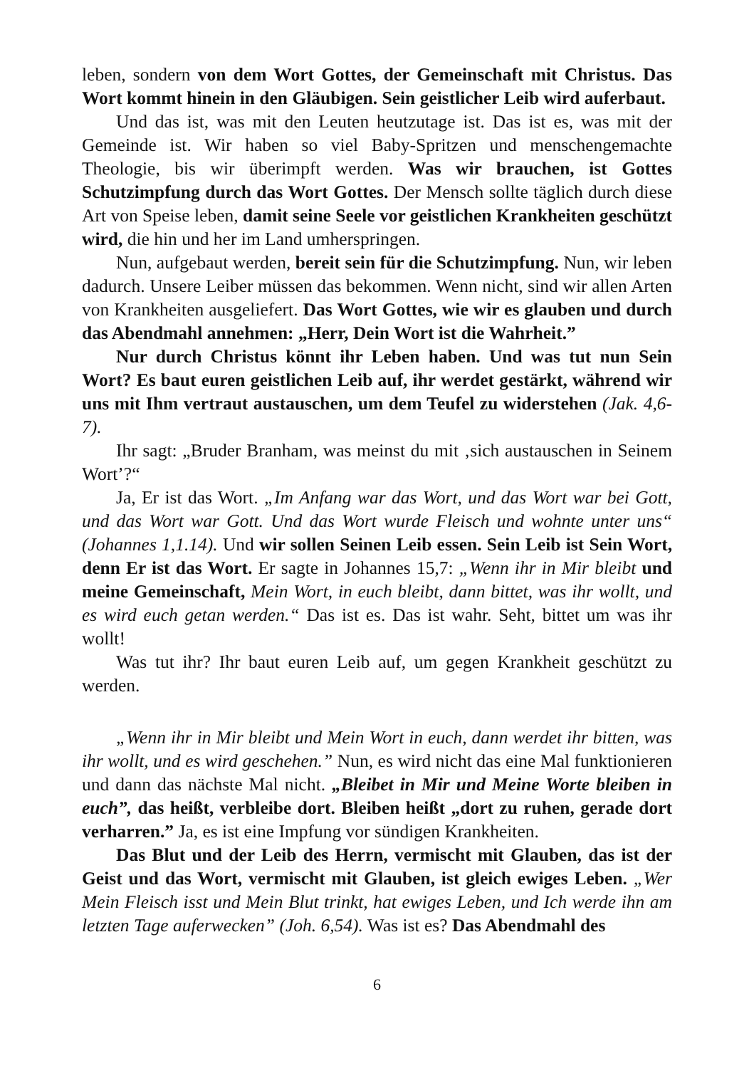leben, sondern von dem Wort Gottes, der Gemeinschaft mit Christus. Das Wort kommt hinein in den Gläubigen. Sein geistlicher Leib wird auferbaut.
Und das ist, was mit den Leuten heutzutage ist. Das ist es, was mit der Gemeinde ist. Wir haben so viel Baby-Spritzen und menschengemachte Theologie, bis wir überimpft werden. Was wir brauchen, ist Gottes Schutzimpfung durch das Wort Gottes. Der Mensch sollte täglich durch diese Art von Speise leben, damit seine Seele vor geistlichen Krankheiten geschützt wird, die hin und her im Land umherspringen.
Nun, aufgebaut werden, bereit sein für die Schutzimpfung. Nun, wir leben dadurch. Unsere Leiber müssen das bekommen. Wenn nicht, sind wir allen Arten von Krankheiten ausgeliefert. Das Wort Gottes, wie wir es glauben und durch das Abendmahl annehmen: „Herr, Dein Wort ist die Wahrheit.”
Nur durch Christus könnt ihr Leben haben. Und was tut nun Sein Wort? Es baut euren geistlichen Leib auf, ihr werdet gestärkt, während wir uns mit Ihm vertraut austauschen, um dem Teufel zu widerstehen (Jak. 4,6-7).
Ihr sagt: „Bruder Branham, was meinst du mit ‚sich austauschen in Seinem Wort’?“
Ja, Er ist das Wort. „Im Anfang war das Wort, und das Wort war bei Gott, und das Wort war Gott. Und das Wort wurde Fleisch und wohnte unter uns“ (Johannes 1,1.14). Und wir sollen Seinen Leib essen. Sein Leib ist Sein Wort, denn Er ist das Wort. Er sagte in Johannes 15,7: „Wenn ihr in Mir bleibt und meine Gemeinschaft, Mein Wort, in euch bleibt, dann bittet, was ihr wollt, und es wird euch getan werden.“ Das ist es. Das ist wahr. Seht, bittet um was ihr wollt!
Was tut ihr? Ihr baut euren Leib auf, um gegen Krankheit geschützt zu werden.
„Wenn ihr in Mir bleibt und Mein Wort in euch, dann werdet ihr bitten, was ihr wollt, und es wird geschehen.” Nun, es wird nicht das eine Mal funktionieren und dann das nächste Mal nicht. „Bleibet in Mir und Meine Worte bleiben in euch”, das heißt, verbleibe dort. Bleiben heißt „dort zu ruhen, gerade dort verharren.” Ja, es ist eine Impfung vor sündigen Krankheiten.
Das Blut und der Leib des Herrn, vermischt mit Glauben, das ist der Geist und das Wort, vermischt mit Glauben, ist gleich ewiges Leben. „Wer Mein Fleisch isst und Mein Blut trinkt, hat ewiges Leben, und Ich werde ihn am letzten Tage auferwecken” (Joh. 6,54). Was ist es? Das Abendmahl des
6